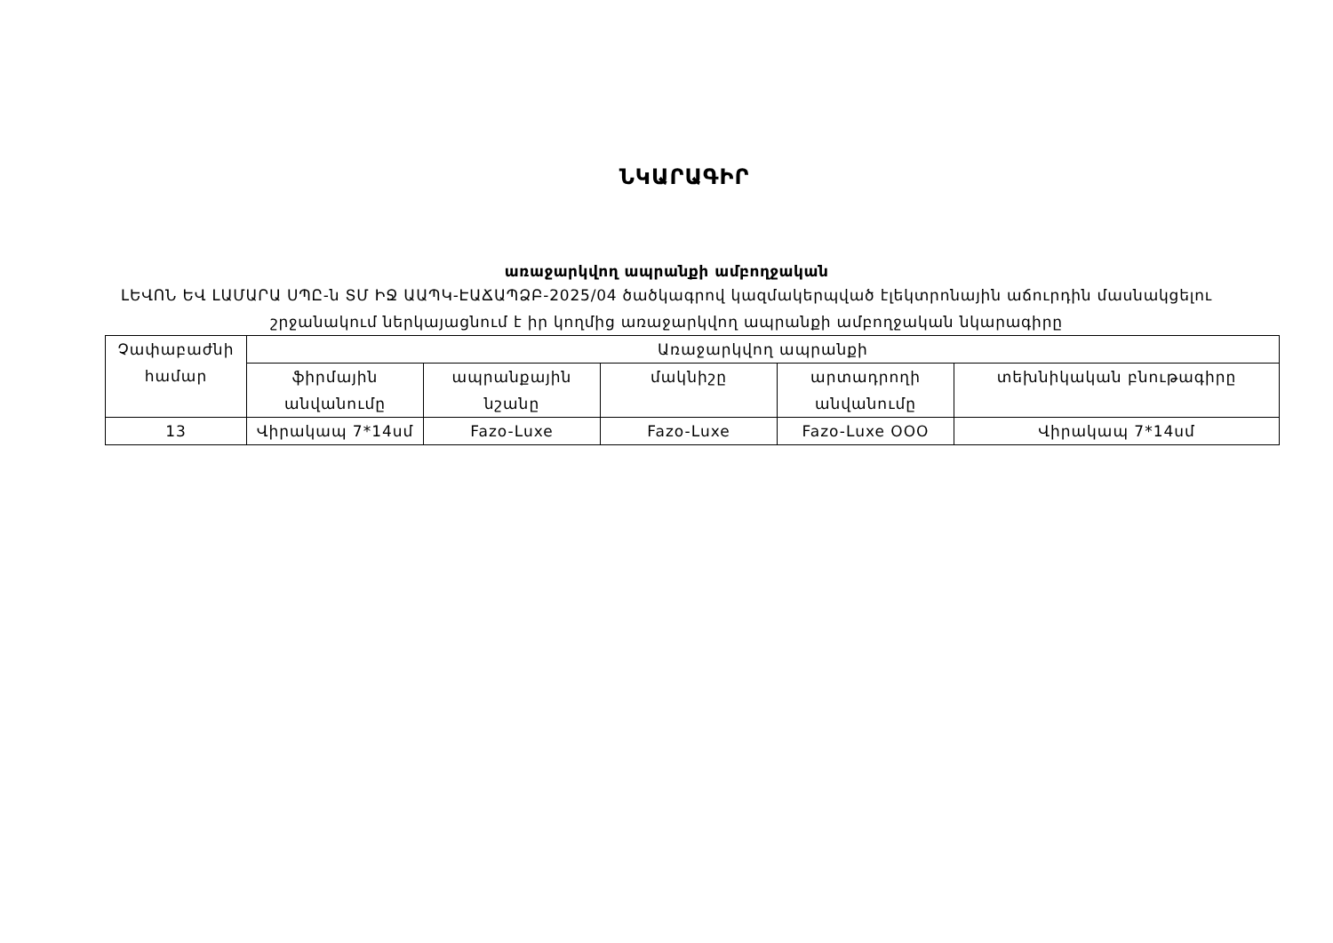ՆԿԱՐԱԳԻՐ
առաջարկվող ապրանքի ամբողջական
ԼԵՎՈՆ ԵՎ ԼԱՄԱՐԱ ՍՊԸ-ն ՏՄ ԻՋ ԱԱՊԿ-ԷԱՃԱՊՁԲ-2025/04 ծածկագրով կազմակերպված էլեկտրոնային աճուրդին մասնակցելու շրջանակում ներկայացնում է իր կողմից առաջարկվող ապրանքի ամբողջական նկարագիրը
| Չափաբաժնի համար | Առաջարկվող ապրանքի | | | | |
| | ֆիրմային անվանումը | ապրանքային նշանը | մակնիշը | արտադրողի անվանումը | տեխնիկական բնութագիրը |
| 13 | Վիրակապ 7*14սմ | Fazo-Luxe | Fazo-Luxe | Fazo-Luxe OOO | Վիրակապ 7*14սմ |